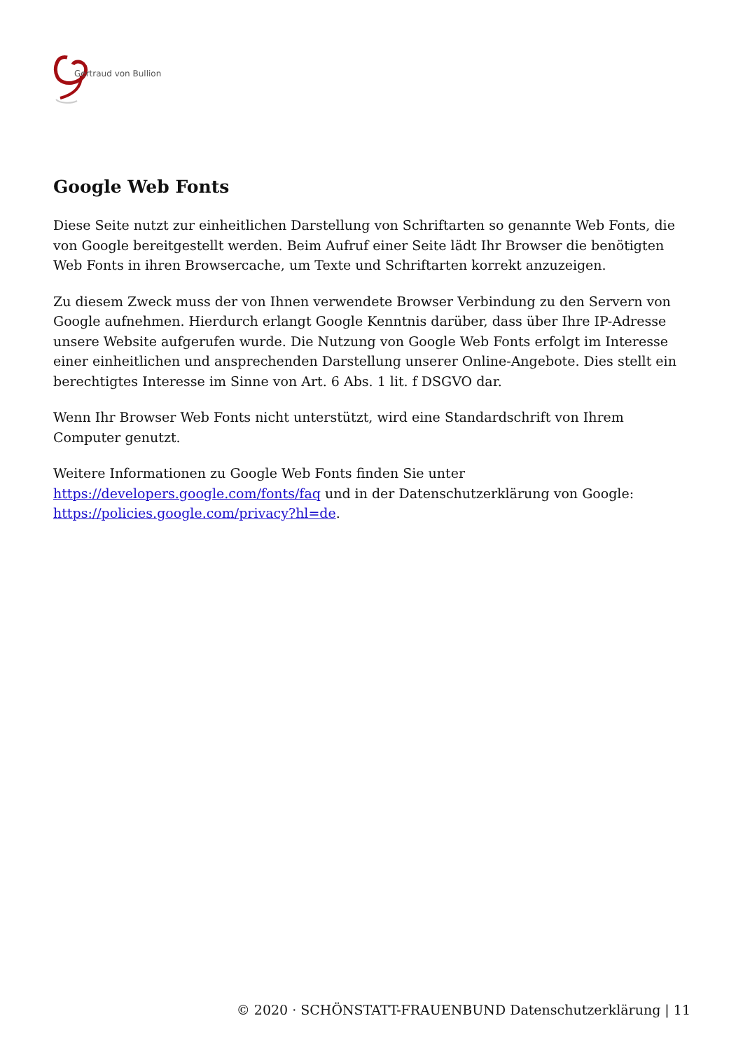Gertraud von Bullion
Google Web Fonts
Diese Seite nutzt zur einheitlichen Darstellung von Schriftarten so genannte Web Fonts, die von Google bereitgestellt werden. Beim Aufruf einer Seite lädt Ihr Browser die benötigten Web Fonts in ihren Browsercache, um Texte und Schriftarten korrekt anzuzeigen.
Zu diesem Zweck muss der von Ihnen verwendete Browser Verbindung zu den Servern von Google aufnehmen. Hierdurch erlangt Google Kenntnis darüber, dass über Ihre IP-Adresse unsere Website aufgerufen wurde. Die Nutzung von Google Web Fonts erfolgt im Interesse einer einheitlichen und ansprechenden Darstellung unserer Online-Angebote. Dies stellt ein berechtigtes Interesse im Sinne von Art. 6 Abs. 1 lit. f DSGVO dar.
Wenn Ihr Browser Web Fonts nicht unterstützt, wird eine Standardschrift von Ihrem Computer genutzt.
Weitere Informationen zu Google Web Fonts finden Sie unter https://developers.google.com/fonts/faq und in der Datenschutzerklärung von Google: https://policies.google.com/privacy?hl=de.
© 2020 · SCHÖNSTATT-FRAUENBUND Datenschutzerklärung | 11